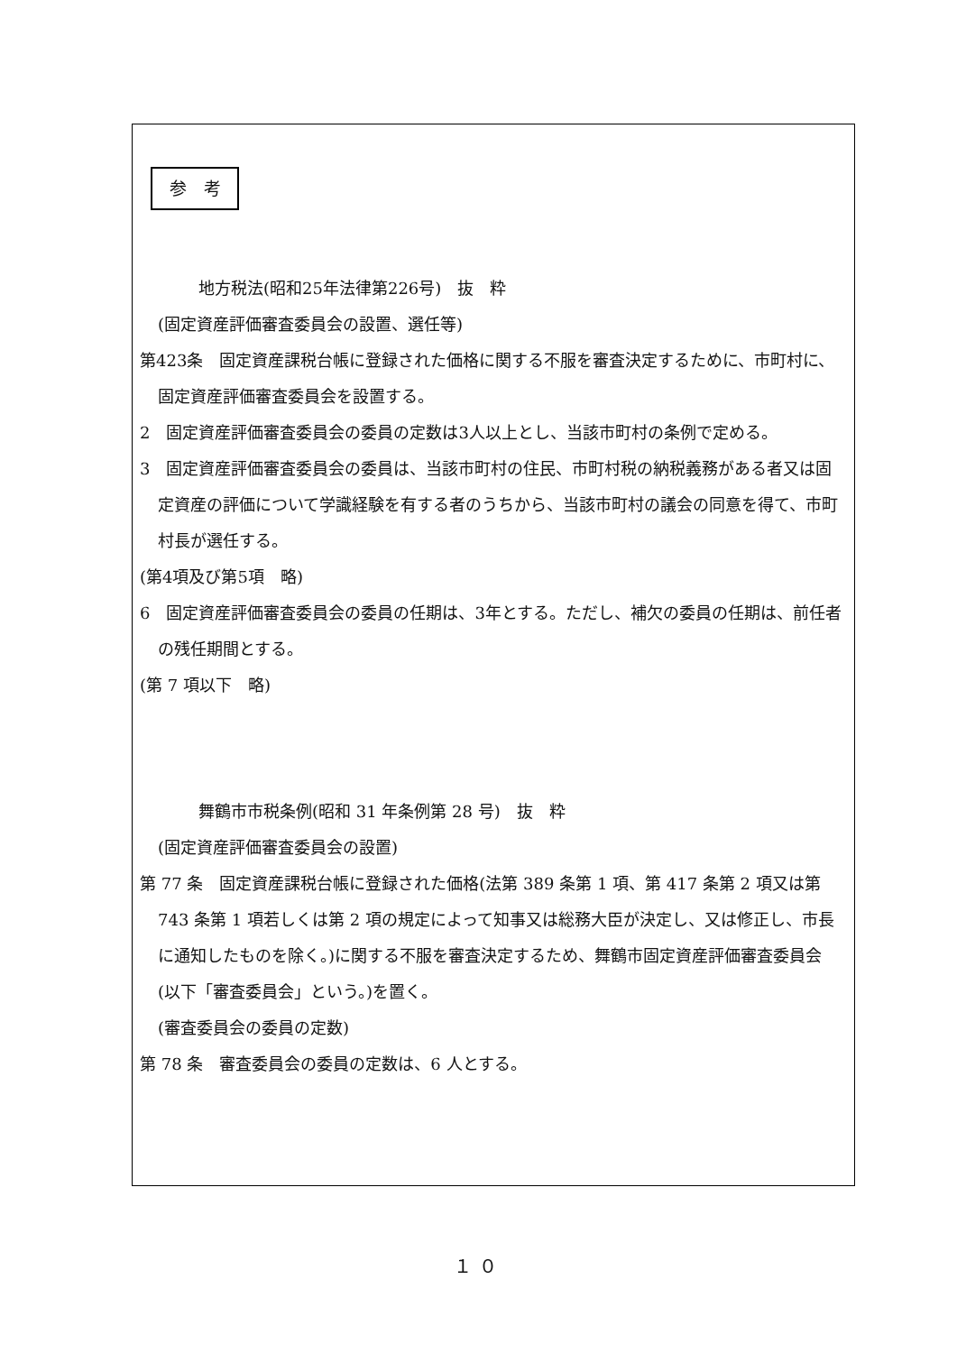参　考
地方税法(昭和25年法律第226号)　抜　粋
(固定資産評価審査委員会の設置、選任等)
第423条　固定資産課税台帳に登録された価格に関する不服を審査決定するために、市町村に、固定資産評価審査委員会を設置する。
2　固定資産評価審査委員会の委員の定数は3人以上とし、当該市町村の条例で定める。
3　固定資産評価審査委員会の委員は、当該市町村の住民、市町村税の納税義務がある者又は固定資産の評価について学識経験を有する者のうちから、当該市町村の議会の同意を得て、市町村長が選任する。
(第4項及び第5項　略)
6　固定資産評価審査委員会の委員の任期は、3年とする。ただし、補欠の委員の任期は、前任者の残任期間とする。
(第 7 項以下　略)
舞鶴市市税条例(昭和 31 年条例第 28 号)　抜　粋
(固定資産評価審査委員会の設置)
第 77 条　固定資産課税台帳に登録された価格(法第 389 条第 1 項、第 417 条第 2 項又は第 743 条第 1 項若しくは第 2 項の規定によって知事又は総務大臣が決定し、又は修正し、市長に通知したものを除く。)に関する不服を審査決定するため、舞鶴市固定資産評価審査委員会(以下「審査委員会」という。)を置く。
(審査委員会の委員の定数)
第 78 条　審査委員会の委員の定数は、6 人とする。
１０